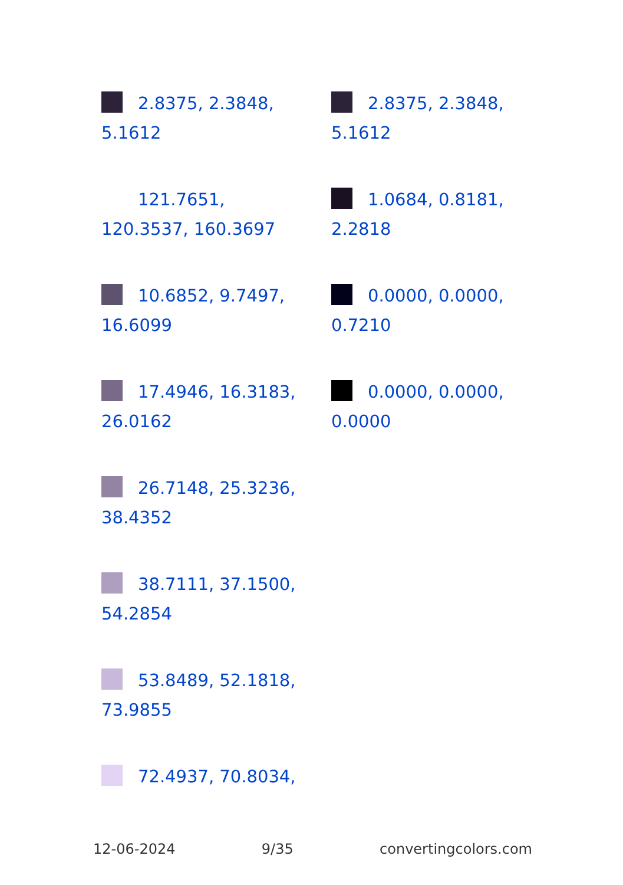2.8375, 2.3848, 5.1612
121.7651, 120.3537, 160.3697
10.6852, 9.7497, 16.6099
17.4946, 16.3183, 26.0162
26.7148, 25.3236, 38.4352
38.7111, 37.1500, 54.2854
53.8489, 52.1818, 73.9855
72.4937, 70.8034,
2.8375, 2.3848, 5.1612
1.0684, 0.8181, 2.2818
0.0000, 0.0000, 0.7210
0.0000, 0.0000, 0.0000
12-06-2024 9/35 convertingcolors.com